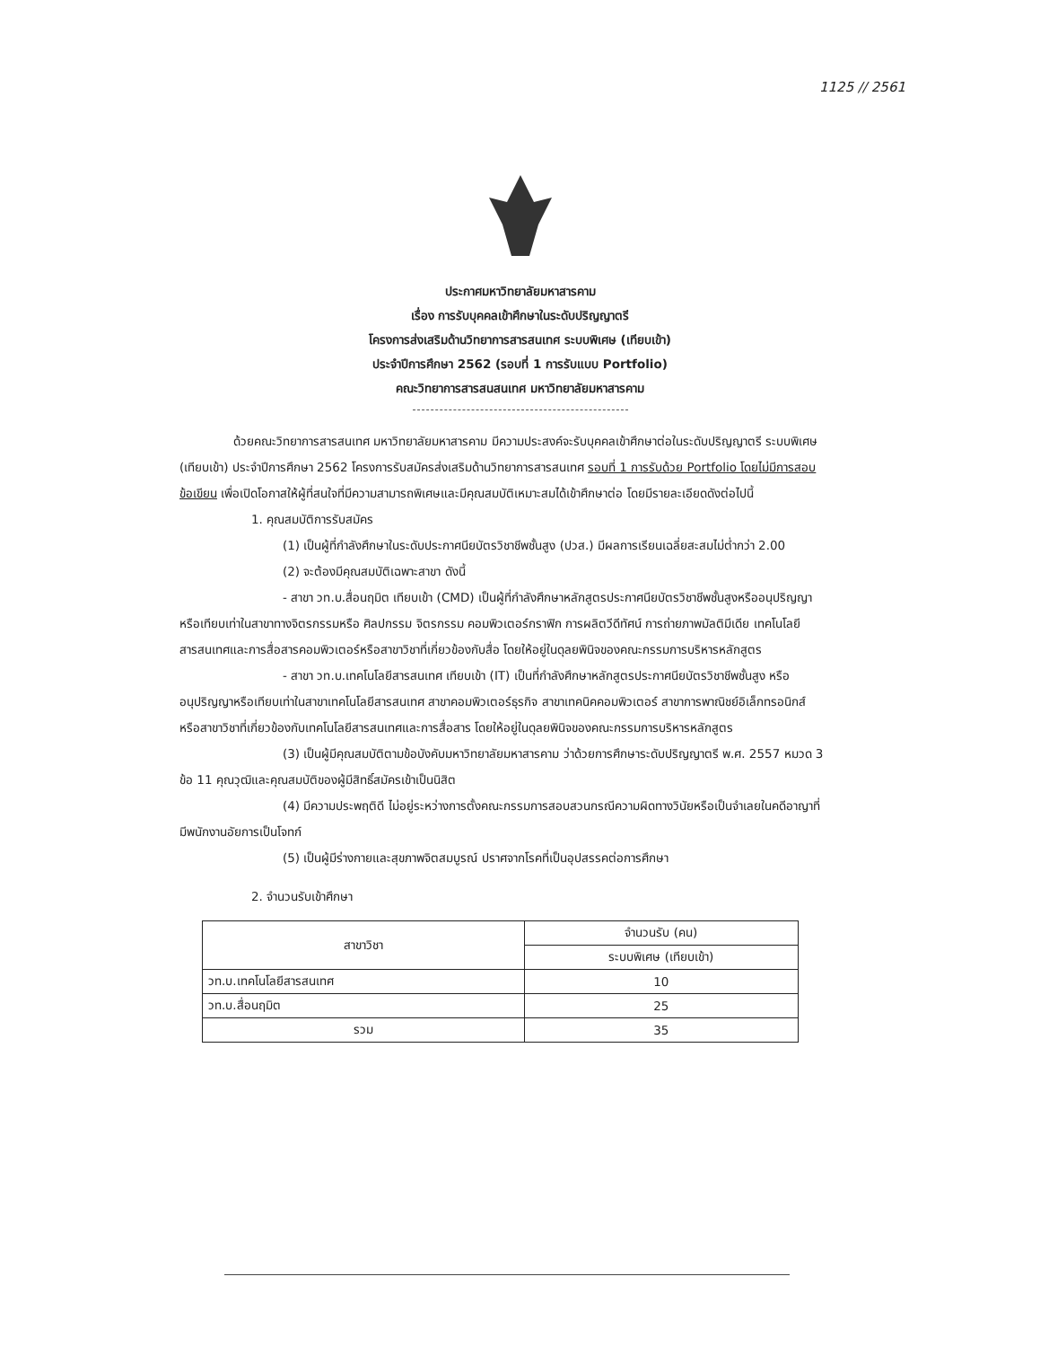1125 // 2561
ประกาศมหาวิทยาลัยมหาสารคาม
เรื่อง การรับบุคคลเข้าศึกษาในระดับปริญญาตรี
โครงการส่งเสริมด้านวิทยาการสารสนเทศ ระบบพิเศษ (เทียบเข้า)
ประจำปีการศึกษา 2562 (รอบที่ 1 การรับแบบ Portfolio)
คณะวิทยาการสารสนสนเทศ มหาวิทยาลัยมหาสารคาม
ด้วยคณะวิทยาการสารสนเทศ มหาวิทยาลัยมหาสารคาม มีความประสงค์จะรับบุคคลเข้าศึกษาต่อในระดับปริญญาตรี ระบบพิเศษ (เทียบเข้า) ประจำปีการศึกษา 2562 โครงการรับสมัครส่งเสริมด้านวิทยาการสารสนเทศ รอบที่ 1 การรับด้วย Portfolio โดยไม่มีการสอบข้อเขียน เพื่อเปิดโอกาสให้ผู้ที่สนใจที่มีความสามารถพิเศษและมีคุณสมบัติเหมาะสมได้เข้าศึกษาต่อ โดยมีรายละเอียดดังต่อไปนี้
1. คุณสมบัติการรับสมัคร
(1) เป็นผู้ที่กำลังศึกษาในระดับประกาศนียบัตรวิชาชีพชั้นสูง (ปวส.) มีผลการเรียนเฉลี่ยสะสมไม่ต่ำกว่า 2.00
(2) จะต้องมีคุณสมบัติเฉพาะสาขา ดังนี้
- สาขา วท.บ.สื่อนฤมิต เทียบเข้า (CMD) เป็นผู้ที่กำลังศึกษาหลักสูตรประกาศนียบัตรวิชาชีพชั้นสูงหรืออนุปริญญาหรือเทียบเท่าในสาขาทางจิตรกรรมหรือ ศิลปกรรม จิตรกรรม คอมพิวเตอร์กราฟิก การผลิตวีดีทัศน์ การถ่ายภาพมัลติมีเดีย เทคโนโลยีสารสนเทศและการสื่อสารคอมพิวเตอร์หรือสาขาวิชาที่เกี่ยวข้องกับสื่อ โดยให้อยู่ในดุลยพินิจของคณะกรรมการบริหารหลักสูตร
- สาขา วท.บ.เทคโนโลยีสารสนเทศ เทียบเข้า (IT) เป็นที่กำลังศึกษาหลักสูตรประกาศนียบัตรวิชาชีพชั้นสูง หรืออนุปริญญาหรือเทียบเท่าในสาขาเทคโนโลยีสารสนเทศ สาขาคอมพิวเตอร์ธุรกิจ สาขาเทคนิคคอมพิวเตอร์ สาขาการพาณิชย์อิเล็กทรอนิกส์ หรือสาขาวิชาที่เกี่ยวข้องกับเทคโนโลยีสารสนเทศและการสื่อสาร โดยให้อยู่ในดุลยพินิจของคณะกรรมการบริหารหลักสูตร
(3) เป็นผู้มีคุณสมบัติตามข้อบังคับมหาวิทยาลัยมหาสารคาม ว่าด้วยการศึกษาระดับปริญญาตรี พ.ศ. 2557 หมวด 3 ข้อ 11 คุณวุฒิและคุณสมบัติของผู้มีสิทธิ์สมัครเข้าเป็นนิสิต
(4) มีความประพฤติดี ไม่อยู่ระหว่างการตั้งคณะกรรมการสอบสวนกรณีความผิดทางวินัยหรือเป็นจำเลยในคดีอาญาที่มีพนักงานอัยการเป็นโจทก์
(5) เป็นผู้มีร่างกายและสุขภาพจิตสมบูรณ์ ปราศจากโรคที่เป็นอุปสรรคต่อการศึกษา
2. จำนวนรับเข้าศึกษา
| สาขาวิชา | จำนวนรับ (คน) |
| --- | --- |
| | ระบบพิเศษ (เทียบเข้า) |
| วท.บ.เทคโนโลยีสารสนเทศ | 10 |
| วท.บ.สื่อนฤมิต | 25 |
| รวม | 35 |